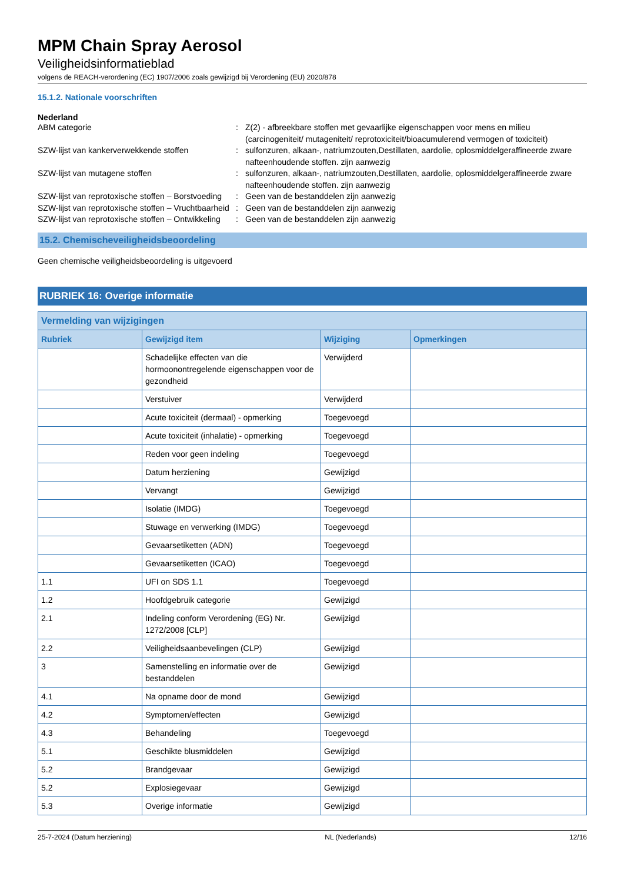MPM Chain Spray Aerosol
Veiligheidsinformatieblad
volgens de REACH-verordening (EC) 1907/2006 zoals gewijzigd bij Verordening (EU) 2020/878
15.1.2. Nationale voorschriften
Nederland
ABM categorie
:
Z(2) - afbreekbare stoffen met gevaarlijke eigenschappen voor mens en milieu (carcinogeniteit/ mutageniteit/ reprotoxiciteit/bioacumulerend vermogen of toxiciteit)
SZW-lijst van kankerverwekkende stoffen
:
sulfonzuren, alkaan-, natriumzouten,Destillaten, aardolie, oplosmiddelgeraffineerde zware nafteenhoudende stoffen. zijn aanwezig
SZW-lijst van mutagene stoffen
:
sulfonzuren, alkaan-, natriumzouten,Destillaten, aardolie, oplosmiddelgeraffineerde zware nafteenhoudende stoffen. zijn aanwezig
SZW-lijst van reprotoxische stoffen – Borstvoeding
:
Geen van de bestanddelen zijn aanwezig
SZW-lijst van reprotoxische stoffen – Vruchtbaarheid
:
Geen van de bestanddelen zijn aanwezig
SZW-lijst van reprotoxische stoffen – Ontwikkeling
:
Geen van de bestanddelen zijn aanwezig
15.2. Chemischeveiligheidsbeoordeling
Geen chemische veiligheidsbeoordeling is uitgevoerd
RUBRIEK 16: Overige informatie
| Vermelding van wijzigingen | | | |
| --- | --- | --- | --- |
| Rubriek | Gewijzigd item | Wijziging | Opmerkingen |
| | Schadelijke effecten van die hormoonontregelende eigenschappen voor de gezondheid | Verwijderd | |
| | Verstuiver | Verwijderd | |
| | Acute toxiciteit (dermaal) - opmerking | Toegevoegd | |
| | Acute toxiciteit (inhalatie) - opmerking | Toegevoegd | |
| | Reden voor geen indeling | Toegevoegd | |
| | Datum herziening | Gewijzigd | |
| | Vervangt | Gewijzigd | |
| | Isolatie (IMDG) | Toegevoegd | |
| | Stuwage en verwerking (IMDG) | Toegevoegd | |
| | Gevaarsetiketten (ADN) | Toegevoegd | |
| | Gevaarsetiketten (ICAO) | Toegevoegd | |
| 1.1 | UFI on SDS 1.1 | Toegevoegd | |
| 1.2 | Hoofdgebruik categorie | Gewijzigd | |
| 2.1 | Indeling conform Verordening (EG) Nr. 1272/2008 [CLP] | Gewijzigd | |
| 2.2 | Veiligheidsaanbevelingen (CLP) | Gewijzigd | |
| 3 | Samenstelling en informatie over de bestanddelen | Gewijzigd | |
| 4.1 | Na opname door de mond | Gewijzigd | |
| 4.2 | Symptomen/effecten | Gewijzigd | |
| 4.3 | Behandeling | Toegevoegd | |
| 5.1 | Geschikte blusmiddelen | Gewijzigd | |
| 5.2 | Brandgevaar | Gewijzigd | |
| 5.2 | Explosiegevaar | Gewijzigd | |
| 5.3 | Overige informatie | Gewijzigd | |
25-7-2024 (Datum herziening) NL (Nederlands) 12/16